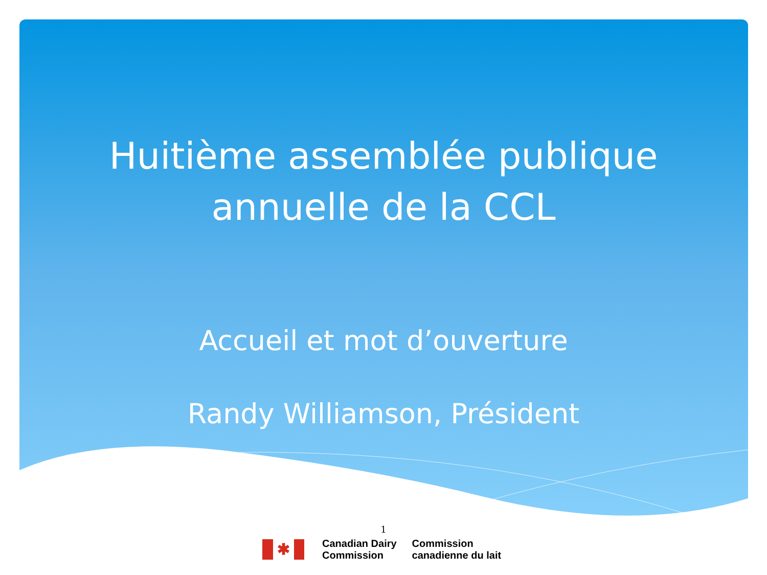Huitième assemblée publique
annuelle de la CCL
Accueil et mot d’ouverture
Randy Williamson, Président
1
✱
Canadian Dairy
Commission
Commission
canadienne du lait